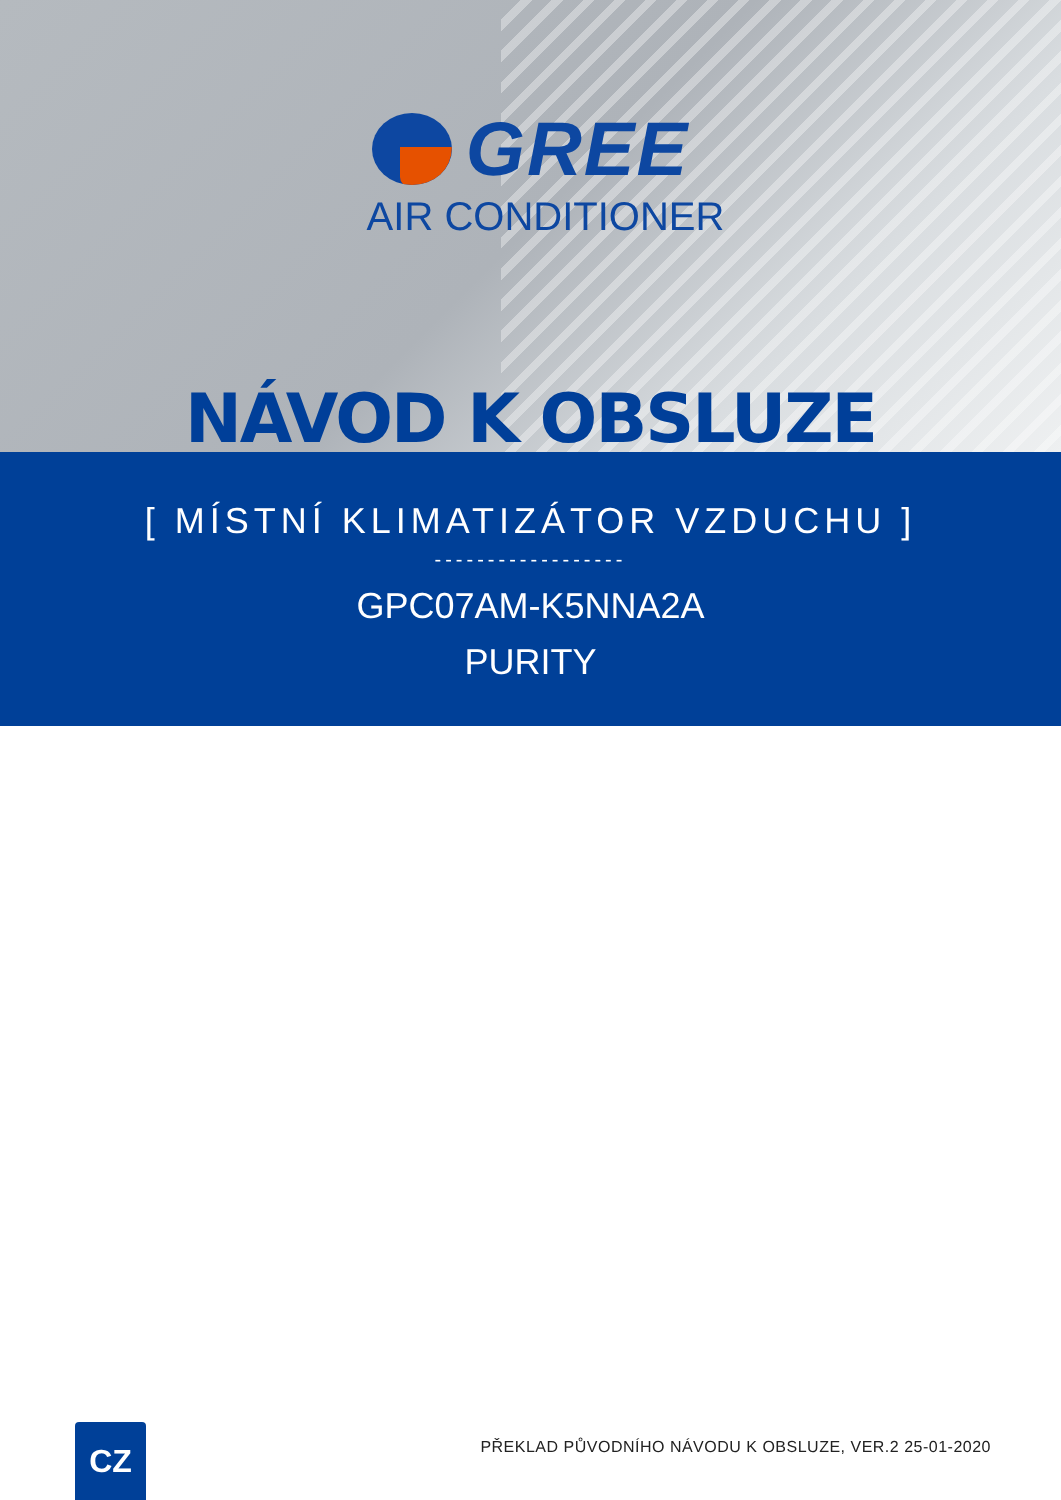GREE
AIR CONDITIONER
NÁVOD K OBSLUZE
[ MÍSTNÍ KLIMATIZÁTOR VZDUCHU ]
------------------
GPC07AM-K5NNA2A
PURITY
CZ
PŘEKLAD PŮVODNÍHO NÁVODU K OBSLUZE, VER.2 25-01-2020